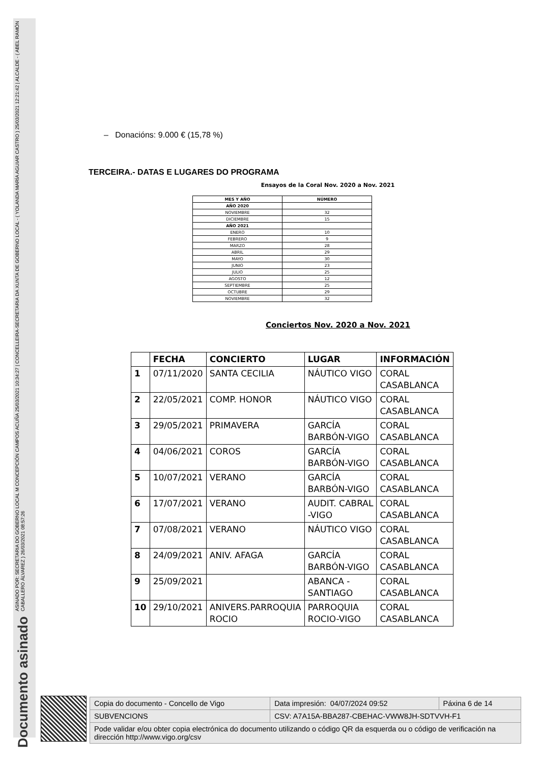ASINADO POR: SECRETARIA DO GOBERNO LOCAL M CONCEPCIÓN CAMPOS ACUÑA 25/03/2021 10:34:27 | CONCELLEIRA-SECRETARIA DA XUNTA DE GOBERNO LOCAL - ( YOLANDA MARÍA AGUIAR CASTRO ) 25/03/2021 12:21:42 | ALCALDE - ( ABEL RAMÓN CABALLERO ÁLVAREZ ) 26/03/2021 08:57:26
Documento asinado
– Donacións: 9.000 € (15,78 %)
TERCEIRA.- DATAS E LUGARES DO PROGRAMA
Ensayos de la Coral Nov. 2020 a Nov. 2021
| MES Y AÑO | NÚMERO |
| --- | --- |
| AÑO 2020 | |
| NOVIEMBRE | 32 |
| DICIEMBRE | 15 |
| AÑO 2021 | |
| ENERO | 10 |
| FEBRERO | 9 |
| MARZO | 28 |
| ABRIL | 29 |
| MAYO | 30 |
| JUNIO | 23 |
| JULIO | 25 |
| AGOSTO | 12 |
| SEPTIEMBRE | 25 |
| OCTUBRE | 29 |
| NOVIEMBRE | 32 |
Conciertos Nov. 2020 a Nov. 2021
| | FECHA | CONCIERTO | LUGAR | INFORMACIÓN |
| --- | --- | --- | --- | --- |
| 1 | 07/11/2020 | SANTA CECILIA | NÁUTICO VIGO | CORAL CASABLANCA |
| 2 | 22/05/2021 | COMP. HONOR | NÁUTICO VIGO | CORAL CASABLANCA |
| 3 | 29/05/2021 | PRIMAVERA | GARCÍA BARBÓN-VIGO | CORAL CASABLANCA |
| 4 | 04/06/2021 | COROS | GARCÍA BARBÓN-VIGO | CORAL CASABLANCA |
| 5 | 10/07/2021 | VERANO | GARCÍA BARBÓN-VIGO | CORAL CASABLANCA |
| 6 | 17/07/2021 | VERANO | AUDIT. CABRAL -VIGO | CORAL CASABLANCA |
| 7 | 07/08/2021 | VERANO | NÁUTICO VIGO | CORAL CASABLANCA |
| 8 | 24/09/2021 | ANIV. AFAGA | GARCÍA BARBÓN-VIGO | CORAL CASABLANCA |
| 9 | 25/09/2021 | | ABANCA - SANTIAGO | CORAL CASABLANCA |
| 10 | 29/10/2021 | ANIVERS.PARROQUIA ROCIO | PARROQUIA ROCIO-VIGO | CORAL CASABLANCA |
| Copia do documento - Concello de Vigo | Data impresión: 04/07/2024 09:52 | Páxina 6 de 14 |
| SUBVENCIONS | CSV: A7A15A-BBA287-CBEHAC-VWW8JH-SDTVVH-F1 | |
| Pode validar e/ou obter copia electrónica do documento utilizando o código QR da esquerda ou o código de verificación na dirección http://www.vigo.org/csv | | |